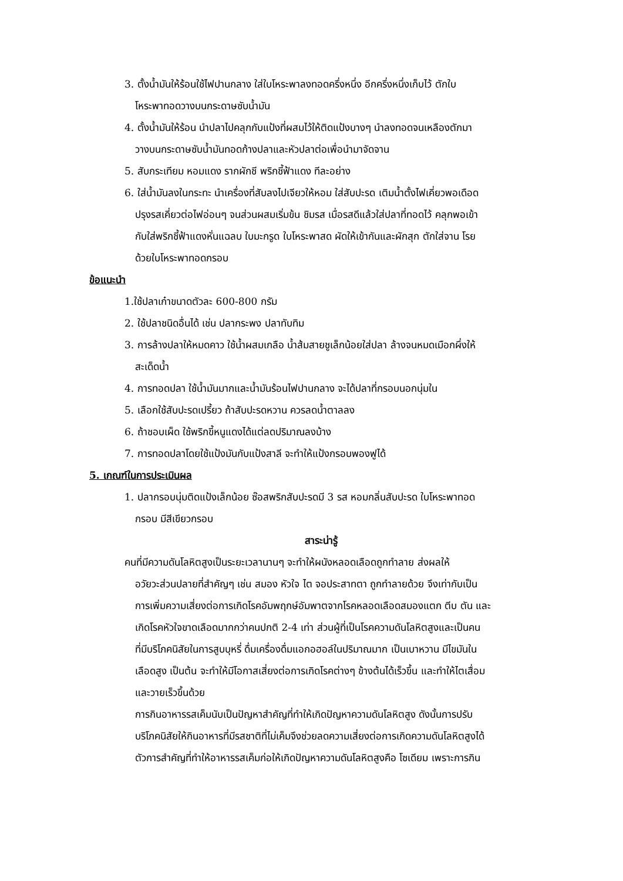3. ตั้งน้ำมันให้ร้อนใช้ไฟปานกลาง ใส่ใบโหระพาลงทอดครึ่งหนึ่ง อีกครึ่งหนึ่งเก็บไว้ ตักใบ
โหระพาทอดวางบนกระดาษซับน้ำมัน
4. ตั้งน้ำมันให้ร้อน นำปลาไปคลุกกับแป้งที่ผสมไว้ให้ติดแป้งบางๆ นำลงทอดจนเหลืองตักมา
วางบนกระดาษซับน้ำมันทอดก้างปลาและหัวปลาต่อเพื่อนำมาจัดจาน
5. สับกระเทียม หอมแดง รากผักชี พริกชี้ฟ้าแดง ทีละอย่าง
6. ใส่น้ำมันลงในกระทะ นำเครื่องที่สับลงไปเจียวให้หอม ใส่สับปะรด เติมน้ำตั้งไฟเคี่ยวพอเดือด
ปรุงรสเคี่ยวต่อไฟอ่อนๆ จนส่วนผสมเริ่มข้น ชิมรส เมื่อรสดีแล้วใส่ปลาที่ทอดไว้ คลุกพอเข้า
กับใส่พริกชี้ฟ้าแดงหั่นแฉลบ ใบมะกรูด ใบโหระพาสด ผัดให้เข้ากันและผักสุก ตักใส่จาน โรย
ด้วยใบโหระพาทอดกรอบ
ข้อแนะนำ
1.ใช้ปลาเก๋าขนาดตัวละ 600-800 กรัม
2. ใช้ปลาชนิดอื่นได้ เช่น ปลากระพง ปลาทับทิม
3. การล้างปลาให้หมดคาว ใช้น้ำผสมเกลือ น้ำส้มสายชูเล็กน้อยใส่ปลา ล้างจนหมดเมือกผึ่งให้
สะเด็ดน้ำ
4. การทอดปลา ใช้น้ำมันมากและน้ำมันร้อนไฟปานกลาง จะได้ปลาที่กรอบนอกนุ่มใน
5. เลือกใช้สับปะรดเปรี้ยว ถ้าสับปะรดหวาน ควรลดน้ำตาลลง
6. ถ้าชอบเผ็ด ใช้พริกขี้หนูแดงได้แต่ลดปริมาณลงบ้าง
7. การทอดปลาโดยใช้แป้งมันกับแป้งสาลี จะทำให้แป้งกรอบพองฟูได้
5. เกณฑ์ในการประเมินผล
1. ปลากรอบนุ่มติดแป้งเล็กน้อย ซ๊อสพริกสับปะรดมี 3 รส หอมกลิ่นสับปะรด ใบโหระพาทอด
กรอบ มีสีเขียวกรอบ
สาระน่ารู้
คนที่มีความดันโลหิตสูงเป็นระยะเวลานานๆ จะทำให้ผนังหลอดเลือดถูกทำลาย ส่งผลให้
อวัยวะส่วนปลายที่สำคัญๆ เช่น สมอง หัวใจ ไต จอประสาทตา ถูกทำลายด้วย จึงเท่ากับเป็น
การเพิ่มความเสี่ยงต่อการเกิดโรคอัมพฤกษ์อัมพาตจากโรคหลอดเลือดสมองแตก ตีบ ตัน และ
เกิดโรคหัวใจขาดเลือดมากกว่าคนปกติ 2-4 เท่า ส่วนผู้ที่เป็นโรคความดันโลหิตสูงและเป็นคน
ที่มีบริโภคนิสัยในการสูบบุหรี่ ดื่มเครื่องดื่มแอกอฮอล์ในปริมาณมาก เป็นเบาหวาน มีไขมันใน
เลือดสูง เป็นต้น จะทำให้มีโอกาสเสี่ยงต่อการเกิดโรคต่างๆ ข้างต้นได้เร็วขึ้น และทำให้ไตเสื่อม
และวายเร็วขึ้นด้วย
การกินอาหารรสเค็มนับเป็นปัญหาสำคัญที่ทำให้เกิดปัญหาความดันโลหิตสูง ดังนั้นการปรับ
บริโภคนิสัยให้กินอาหารที่มีรสชาติที่ไม่เค็มจึงช่วยลดความเสี่ยงต่อการเกิดความดันโลหิตสูงได้
ตัวการสำคัญที่ทำให้อาหารรสเค็มก่อให้เกิดปัญหาความดันโลหิตสูงคือ โซเดียม เพราะการกิน